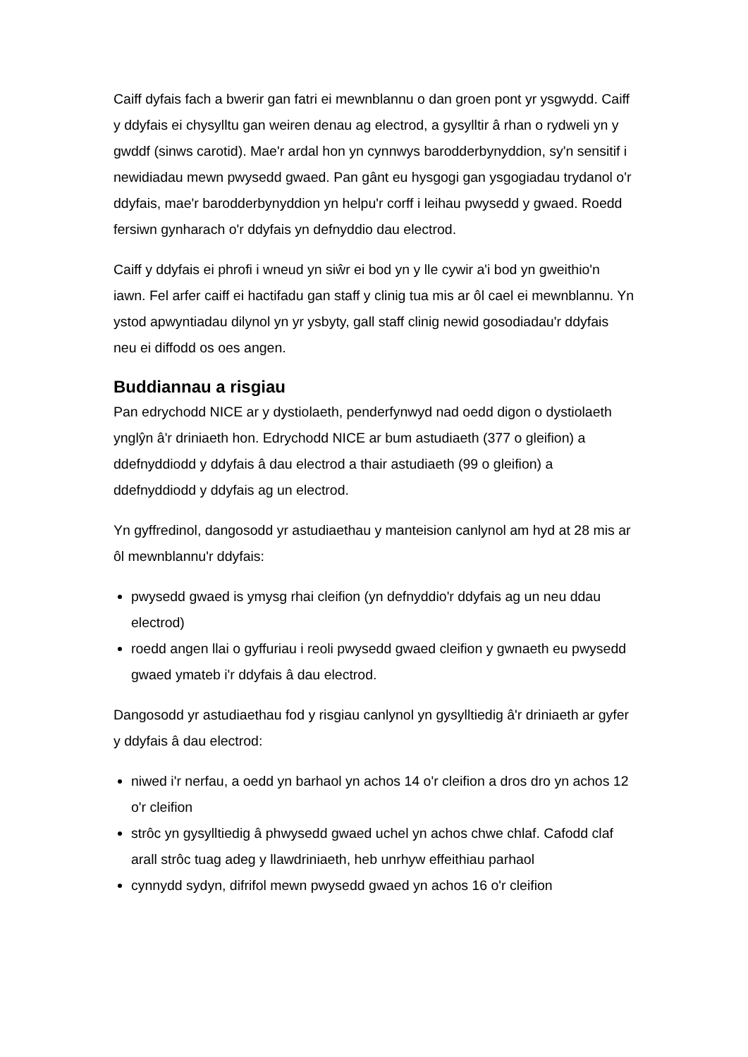Caiff dyfais fach a bwerir gan fatri ei mewnblannu o dan groen pont yr ysgwydd. Caiff y ddyfais ei chysylltu gan weiren denau ag electrod, a gysylltir â rhan o rydweli yn y gwddf (sinws carotid). Mae'r ardal hon yn cynnwys barodderbynyddion, sy'n sensitif i newidiadau mewn pwysedd gwaed. Pan gânt eu hysgogi gan ysgogiadau trydanol o'r ddyfais, mae'r barodderbynyddion yn helpu'r corff i leihau pwysedd y gwaed. Roedd fersiwn gynharach o'r ddyfais yn defnyddio dau electrod.
Caiff y ddyfais ei phrofi i wneud yn siŵr ei bod yn y lle cywir a'i bod yn gweithio'n iawn. Fel arfer caiff ei hactifadu gan staff y clinig tua mis ar ôl cael ei mewnblannu. Yn ystod apwyntiadau dilynol yn yr ysbyty, gall staff clinig newid gosodiadau'r ddyfais neu ei diffodd os oes angen.
Buddiannau a risgiau
Pan edrychodd NICE ar y dystiolaeth, penderfynwyd nad oedd digon o dystiolaeth ynglŷn â'r driniaeth hon. Edrychodd NICE ar bum astudiaeth (377 o gleifion) a ddefnyddiodd y ddyfais â dau electrod a thair astudiaeth (99 o gleifion) a ddefnyddiodd y ddyfais ag un electrod.
Yn gyffredinol, dangosodd yr astudiaethau y manteision canlynol am hyd at 28 mis ar ôl mewnblannu'r ddyfais:
pwysedd gwaed is ymysg rhai cleifion (yn defnyddio'r ddyfais ag un neu ddau electrod)
roedd angen llai o gyffuriau i reoli pwysedd gwaed cleifion y gwnaeth eu pwysedd gwaed ymateb i'r ddyfais â dau electrod.
Dangosodd yr astudiaethau fod y risgiau canlynol yn gysylltiedig â'r driniaeth ar gyfer y ddyfais â dau electrod:
niwed i'r nerfau, a oedd yn barhaol yn achos 14 o'r cleifion a dros dro yn achos 12 o'r cleifion
strôc yn gysylltiedig â phwysedd gwaed uchel yn achos chwe chlaf. Cafodd claf arall strôc tuag adeg y llawdriniaeth, heb unrhyw effeithiau parhaol
cynnydd sydyn, difrifol mewn pwysedd gwaed yn achos 16 o'r cleifion